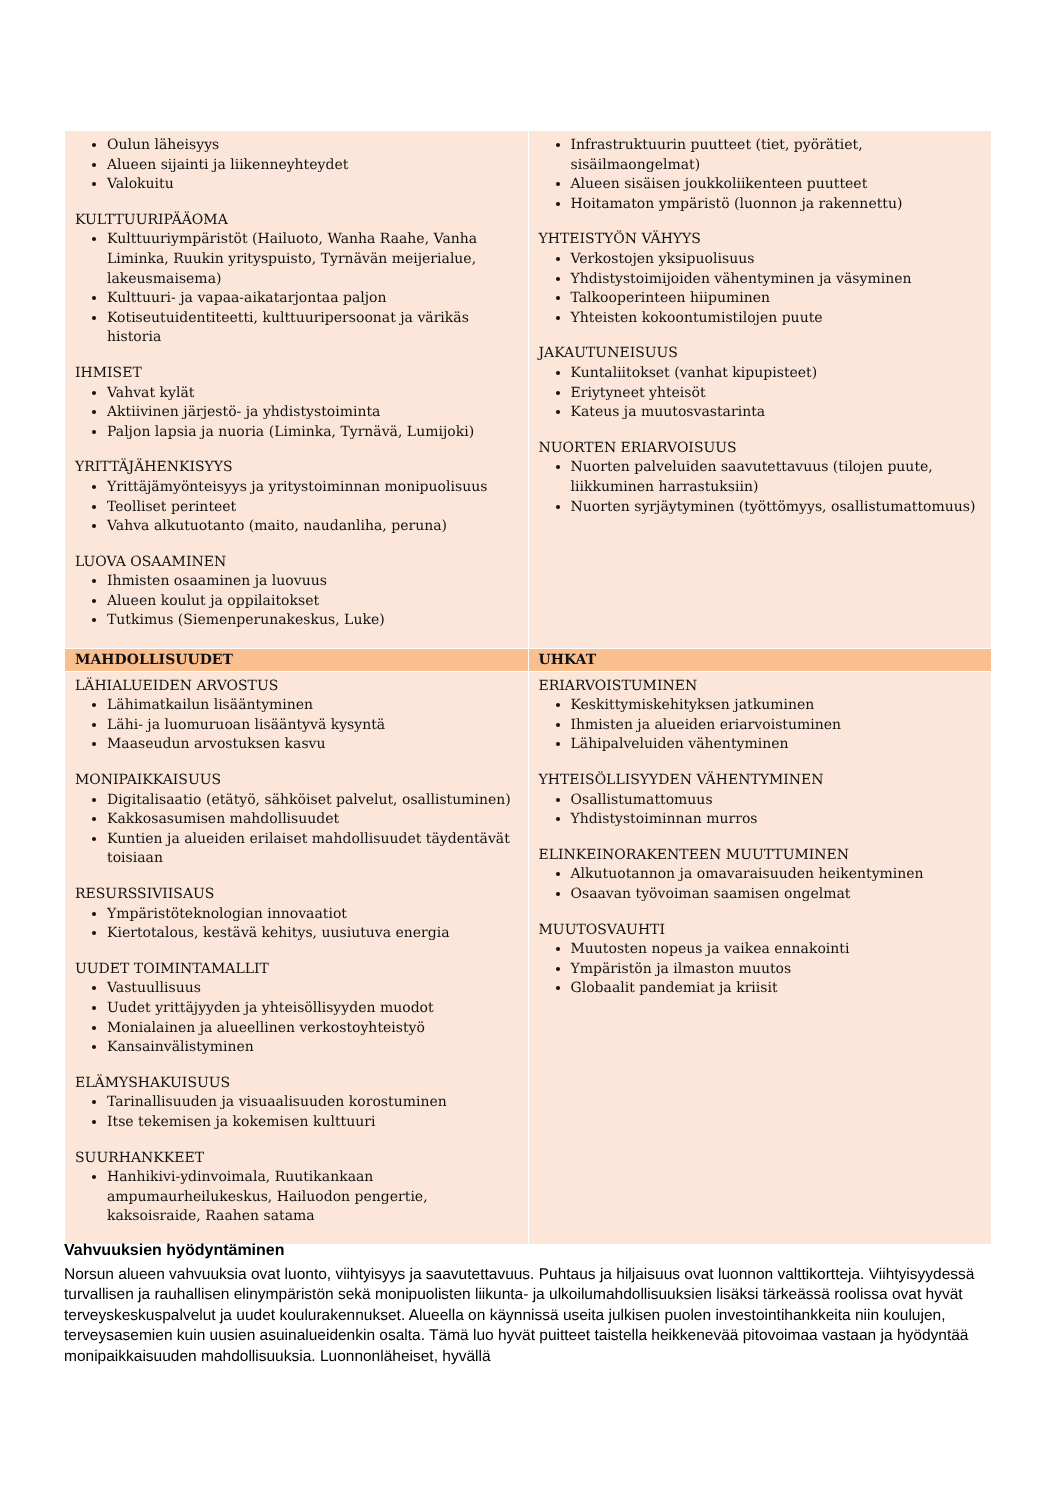| Oulun läheisyys Alueen sijainti ja liikenneyhteydet Valokuitu KULTTUURIPÄÄOMA Kulttuuriympäristöt (Hailuoto, Wanha Raahe, Vanha Liminka, Ruukin yrityspuisto, Tyrnävän meijerialue, lakeusmaisema) Kulttuuri- ja vapaa-aikatarjontaa paljon Kotiseutuidentiteetti, kulttuuripersoonat ja värikäs historia IHMISET Vahvat kylät Aktiivinen järjestö- ja yhdistystoiminta Paljon lapsia ja nuoria (Liminka, Tyrnävä, Lumijoki) YRITTÄJÄHENKISYYS Yrittäjämyönteisyys ja yritystoiminnan monipuolisuus Teolliset perinteet Vahva alkutuotanto (maito, naudanliha, peruna) LUOVA OSAAMINEN Ihmisten osaaminen ja luovuus Alueen koulut ja oppilaitokset Tutkimus (Siemenperunakeskus, Luke) | Infrastruktuurin puutteet (tiet, pyörätiet, sisäilmaongelmat) Alueen sisäisen joukkoliikenteen puutteet Hoitamaton ympäristö (luonnon ja rakennettu) YHTEISTYÖN VÄHYYS Verkostojen yksipuolisuus Yhdistystoimijoiden vähentyminen ja väsyminen Talkooperinteen hiipuminen Yhteisten kokoontumistilojen puute JAKAUTUNEISUUS Kuntaliitokset (vanhat kipupisteet) Eriytyneet yhteisöt Kateus ja muutosvastarinta NUORTEN ERIARVOISUUS Nuorten palveluiden saavutettavuus (tilojen puute, liikkuminen harrastuksiin) Nuorten syrjäytyminen (työttömyys, osallistumattomuus) |
| MAHDOLLISUUDET | UHKAT |
| LÄHIALUEIDEN ARVOSTUS Lähimatkailun lisääntyminen Lähi- ja luomuruoan lisääntyvä kysyntä Maaseudun arvostuksen kasvu MONIPAIKKAISUUS Digitalisaatio (etätyö, sähköiset palvelut, osallistuminen) Kakkosasumisen mahdollisuudet Kuntien ja alueiden erilaiset mahdollisuudet täydentävät toisiaan RESURSSIVIISAUS Ympäristöteknologian innovaatiot Kiertotalous, kestävä kehitys, uusiutuva energia UUDET TOIMINTAMALLIT Vastuullisuus Uudet yrittäjyyden ja yhteisöllisyyden muodot Monialainen ja alueellinen verkostoyhteistyö Kansainvälistyminen ELÄMYSHAKUISUUS Tarinallisuuden ja visuaalisuuden korostuminen Itse tekemisen ja kokemisen kulttuuri SUURHANKKEET Hanhikivi-ydinvoimala, Ruutikankaan ampumaurheilukeskus, Hailuodon pengertie, kaksoisraide, Raahen satama | ERIARVOISTUMINEN Keskittymiskehityksen jatkuminen Ihmisten ja alueiden eriarvoistuminen Lähipalveluiden vähentyminen YHTEISÖLLISYYDEN VÄHENTYMINEN Osallistumattomuus Yhdistystoiminnan murros ELINKEINORAKENTEEN MUUTTUMINEN Alkutuotannon ja omavaraisuuden heikentyminen Osaavan työvoiman saamisen ongelmat MUUTOSVAUHTI Muutosten nopeus ja vaikea ennakointi Ympäristön ja ilmaston muutos Globaalit pandemiat ja kriisit |
Vahvuuksien hyödyntäminen
Norsun alueen vahvuuksia ovat luonto, viihtyisyys ja saavutettavuus. Puhtaus ja hiljaisuus ovat luonnon valttikortteja. Viihtyisyydessä turvallisen ja rauhallisen elinympäristön sekä monipuolisten liikunta- ja ulkoilumahdollisuuksien lisäksi tärkeässä roolissa ovat hyvät terveyskeskuspalvelut ja uudet koulurakennukset. Alueella on käynnissä useita julkisen puolen investointihankkeita niin koulujen, terveysasemien kuin uusien asuinalueidenkin osalta. Tämä luo hyvät puitteet taistella heikkenevää pitovoimaa vastaan ja hyödyntää monipaikkaisuuden mahdollisuuksia. Luonnonläheiset, hyvällä